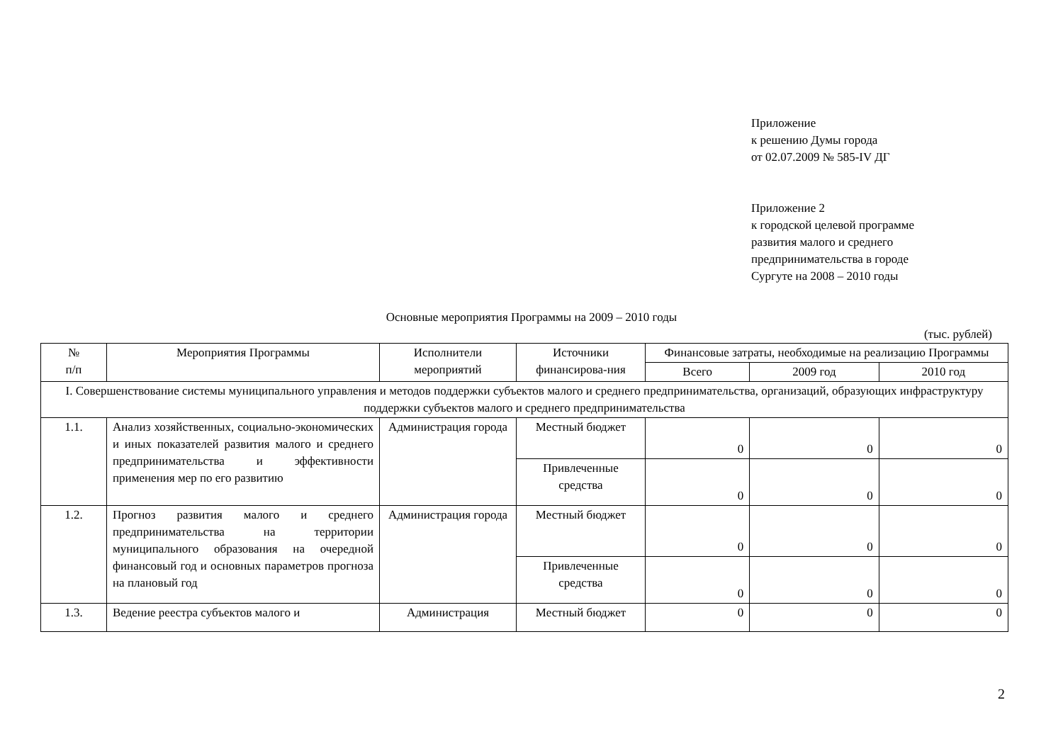Приложение
к решению Думы города
от 02.07.2009 № 585-IV ДГ
Приложение 2
к городской целевой программе
развития малого и среднего
предпринимательства в городе
Сургуте на 2008 – 2010 годы
Основные мероприятия Программы на 2009 – 2010 годы
(тыс. рублей)
| № п/п | Мероприятия Программы | Исполнители мероприятий | Источники финансирова-ния | Финансовые затраты, необходимые на реализацию Программы | | |
| --- | --- | --- | --- | --- | --- | --- |
| | | | | Всего | 2009 год | 2010 год |
| I. Совершенствование системы муниципального управления и методов поддержки субъектов малого и среднего предпринимательства, организаций, образующих инфраструктуру поддержки субъектов малого и среднего предпринимательства | | | | | | |
| 1.1. | Анализ хозяйственных, социально-экономических и иных показателей развития малого и среднего предпринимательства и эффективности применения мер по его развитию | Администрация города | Местный бюджет | 0 | 0 | 0 |
| | | | Привлеченные средства | 0 | 0 | 0 |
| 1.2. | Прогноз развития малого и среднего предпринимательства на территории муниципального образования на очередной финансовый год и основных параметров прогноза на плановый год | Администрация города | Местный бюджет | 0 | 0 | 0 |
| | | | Привлеченные средства | 0 | 0 | 0 |
| 1.3. | Ведение реестра субъектов малого и | Администрация | Местный бюджет | 0 | 0 | 0 |
2